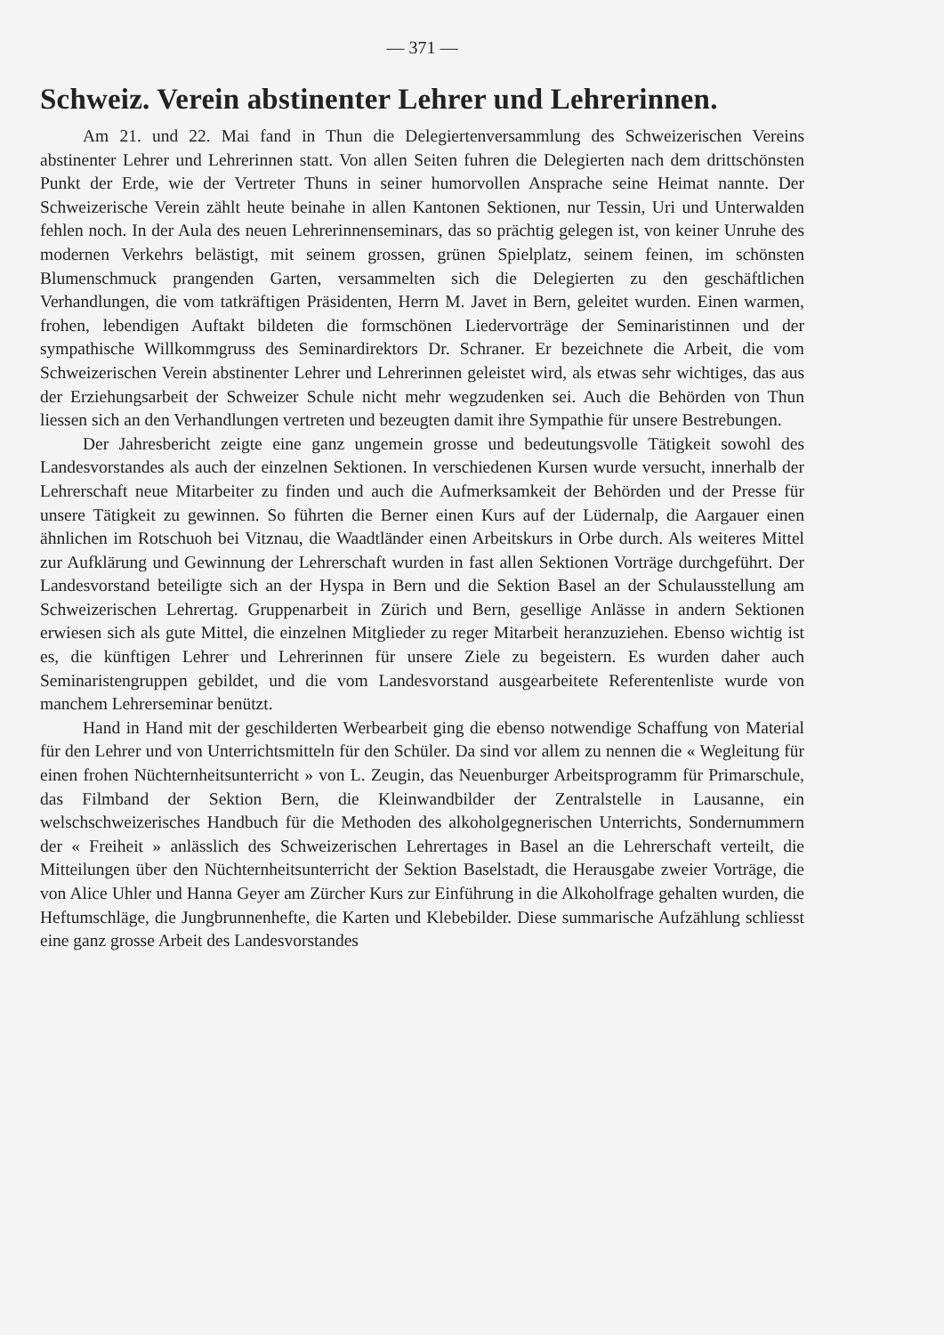— 371 —
Schweiz. Verein abstinenter Lehrer und Lehrerinnen.
Am 21. und 22. Mai fand in Thun die Delegiertenversammlung des Schweizerischen Vereins abstinenter Lehrer und Lehrerinnen statt. Von allen Seiten fuhren die Delegierten nach dem drittschönsten Punkt der Erde, wie der Vertreter Thuns in seiner humorvollen Ansprache seine Heimat nannte. Der Schweizerische Verein zählt heute beinahe in allen Kantonen Sektionen, nur Tessin, Uri und Unterwalden fehlen noch. In der Aula des neuen Lehrerinnenseminars, das so prächtig gelegen ist, von keiner Unruhe des modernen Verkehrs belästigt, mit seinem grossen, grünen Spielplatz, seinem feinen, im schönsten Blumenschmuck prangenden Garten, versammelten sich die Delegierten zu den geschäftlichen Verhandlungen, die vom tatkräftigen Präsidenten, Herrn M. Javet in Bern, geleitet wurden. Einen warmen, frohen, lebendigen Auftakt bildeten die formschönen Liedervorträge der Seminaristinnen und der sympathische Willkommgruss des Seminardirektors Dr. Schraner. Er bezeichnete die Arbeit, die vom Schweizerischen Verein abstinenter Lehrer und Lehrerinnen geleistet wird, als etwas sehr wichtiges, das aus der Erziehungsarbeit der Schweizer Schule nicht mehr wegzudenken sei. Auch die Behörden von Thun liessen sich an den Verhandlungen vertreten und bezeugten damit ihre Sympathie für unsere Bestrebungen.
Der Jahresbericht zeigte eine ganz ungemein grosse und bedeutungsvolle Tätigkeit sowohl des Landesvorstandes als auch der einzelnen Sektionen. In verschiedenen Kursen wurde versucht, innerhalb der Lehrerschaft neue Mitarbeiter zu finden und auch die Aufmerksamkeit der Behörden und der Presse für unsere Tätigkeit zu gewinnen. So führten die Berner einen Kurs auf der Lüdernalp, die Aargauer einen ähnlichen im Rotschuoh bei Vitznau, die Waadtländer einen Arbeitskurs in Orbe durch. Als weiteres Mittel zur Aufklärung und Gewinnung der Lehrerschaft wurden in fast allen Sektionen Vorträge durchgeführt. Der Landesvorstand beteiligte sich an der Hyspa in Bern und die Sektion Basel an der Schulausstellung am Schweizerischen Lehrertag. Gruppenarbeit in Zürich und Bern, gesellige Anlässe in andern Sektionen erwiesen sich als gute Mittel, die einzelnen Mitglieder zu reger Mitarbeit heranzuziehen. Ebenso wichtig ist es, die künftigen Lehrer und Lehrerinnen für unsere Ziele zu begeistern. Es wurden daher auch Seminaristengruppen gebildet, und die vom Landesvorstand ausgearbeitete Referentenliste wurde von manchem Lehrerseminar benützt.
Hand in Hand mit der geschilderten Werbearbeit ging die ebenso notwendige Schaffung von Material für den Lehrer und von Unterrichtsmitteln für den Schüler. Da sind vor allem zu nennen die « Wegleitung für einen frohen Nüchternheitsunterricht » von L. Zeugin, das Neuenburger Arbeitsprogramm für Primarschule, das Filmband der Sektion Bern, die Kleinwandbilder der Zentralstelle in Lausanne, ein welschschweizerisches Handbuch für die Methoden des alkoholgegnerischen Unterrichts, Sondernummern der « Freiheit » anlässlich des Schweizerischen Lehrertages in Basel an die Lehrerschaft verteilt, die Mitteilungen über den Nüchternheitsunterricht der Sektion Baselstadt, die Herausgabe zweier Vorträge, die von Alice Uhler und Hanna Geyer am Zürcher Kurs zur Einführung in die Alkoholfrage gehalten wurden, die Heftumschläge, die Jungbrunnenhefte, die Karten und Klebebilder. Diese summarische Aufzählung schliesst eine ganz grosse Arbeit des Landesvorstandes